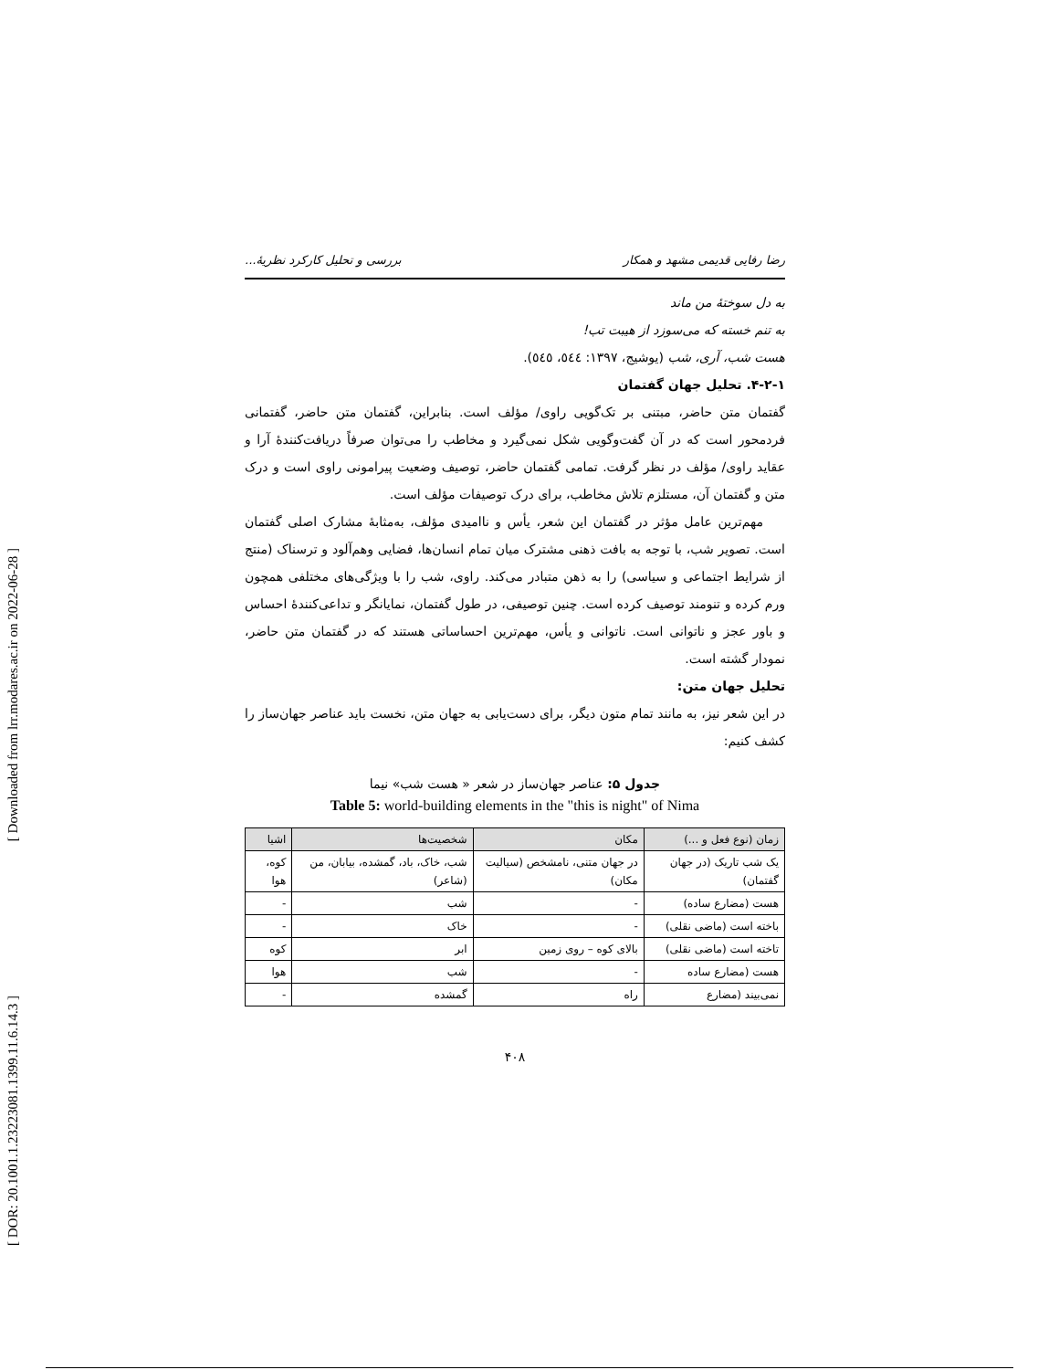[ Downloaded from lrr.modares.ac.ir on 2022-06-28 ]
[ DOR: 20.1001.1.23223081.1399.11.6.14.3 ]
رضا رفایی قدیمی مشهد و همکار بررسی و تحلیل کارکرد نظریهٔ...
به دل سوختهٔ من ماند
به تنم خسته که می‌سوزد از هیبت تب!
هست شب، آری، شب (یوشیج، ۱۳۹۷: ٥٤٤، ٥٤٥).
۴-۲-۱. تحلیل جهان گفتمان
گفتمان متن حاضر، مبتنی بر تک‌گویی راوی/ مؤلف است. بنابراین، گفتمان متن حاضر، گفتمانی فردمحور است که در آن گفت‌وگویی شکل نمی‌گیرد و مخاطب را می‌توان صرفاً دریافت‌کنندهٔ آرا و عقاید راوی/ مؤلف در نظر گرفت. تمامی گفتمان حاضر، توصیف وضعیت پیرامونی راوی است و درک متن و گفتمان آن، مستلزم تلاش مخاطب، برای درک توصیفات مؤلف است.
مهم‌ترین عامل مؤثر در گفتمان این شعر، یأس و ناامیدی مؤلف، به‌مثابهٔ مشارک اصلی گفتمان است. تصویر شب، با توجه به بافت ذهنی مشترک میان تمام انسان‌ها، فضایی وهم‌آلود و ترسناک (منتج از شرایط اجتماعی و سیاسی) را به ذهن متبادر می‌کند. راوی، شب را با ویژگی‌های مختلفی همچون ورم کرده و تنومند توصیف کرده است. چنین توصیفی، در طول گفتمان، نمایانگر و تداعی‌کنندهٔ احساس و باور عجز و ناتوانی است. ناتوانی و یأس، مهم‌ترین احساساتی هستند که در گفتمان متن حاضر، نمودار گشته است.
تحلیل جهان متن:
در این شعر نیز، به مانند تمام متون دیگر، برای دست‌یابی به جهان متن، نخست باید عناصر جهان‌ساز را کشف کنیم:
جدول ۵: عناصر جهان‌ساز در شعر « هست شب» نیما
Table 5: world-building elements in the "this is night" of Nima
| زمان (نوع فعل و ...) | مکان | شخصیت‌ها | اشیا |
| --- | --- | --- | --- |
| یک شب تاریک (در جهان گفتمان) | در جهان متنی، نامشخص (سیالیت مکان) | شب، خاک، باد، گمشده، بیابان، من (شاعر) | کوه، هوا |
| هست (مضارع ساده) | - | شب | - |
| باخته است (ماضی نقلی) | - | خاک | - |
| تاخته است (ماضی نقلی) | بالای کوه – روی زمین | ابر | کوه |
| هست (مضارع ساده | - | شب | هوا |
| نمی‌بیند (مضارع | راه | گمشده | - |
۴۰۸